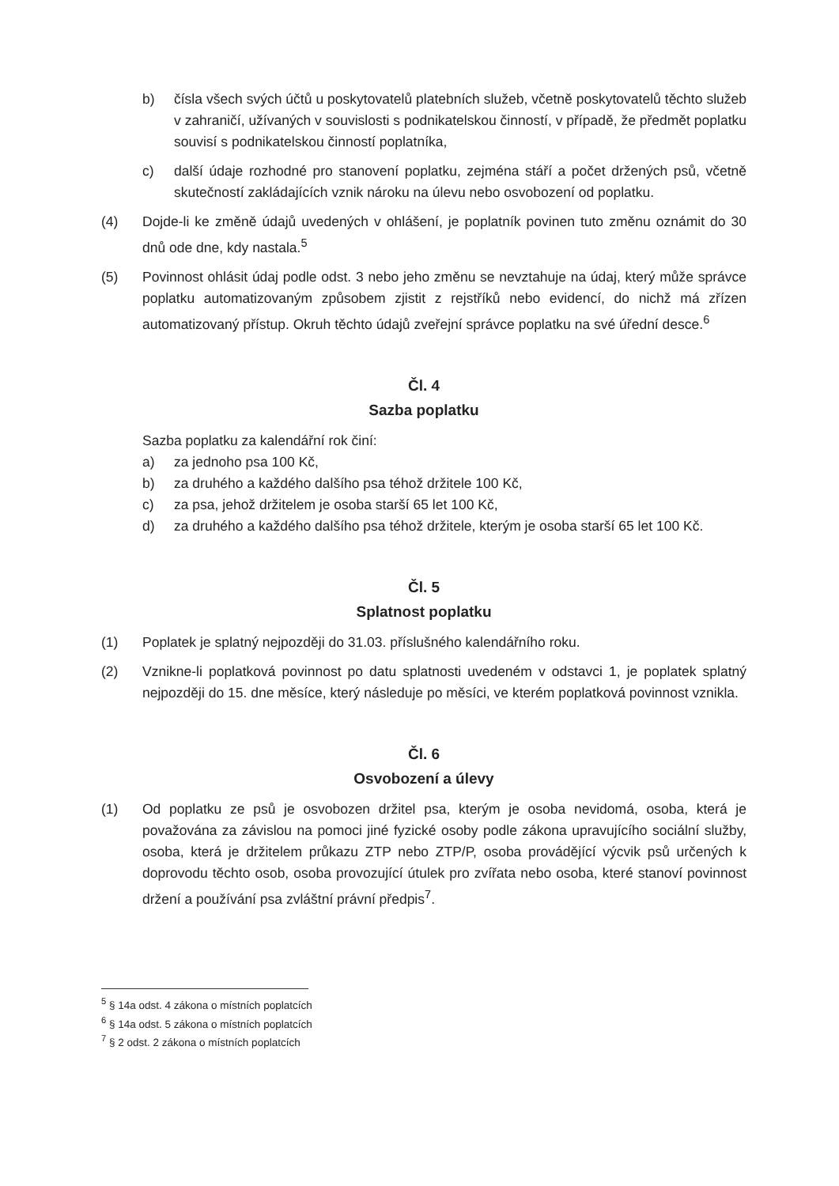b) čísla všech svých účtů u poskytovatelů platebních služeb, včetně poskytovatelů těchto služeb v zahraničí, užívaných v souvislosti s podnikatelskou činností, v případě, že předmět poplatku souvisí s podnikatelskou činností poplatníka,
c) další údaje rozhodné pro stanovení poplatku, zejména stáří a počet držených psů, včetně skutečností zakládajících vznik nároku na úlevu nebo osvobození od poplatku.
(4) Dojde-li ke změně údajů uvedených v ohlášení, je poplatník povinen tuto změnu oznámit do 30 dnů ode dne, kdy nastala.<sup>5</sup>
(5) Povinnost ohlásit údaj podle odst. 3 nebo jeho změnu se nevztahuje na údaj, který může správce poplatku automatizovaným způsobem zjistit z rejstříků nebo evidencí, do nichž má zřízen automatizovaný přístup. Okruh těchto údajů zveřejní správce poplatku na své úřední desce.<sup>6</sup>
Čl. 4
Sazba poplatku
Sazba poplatku za kalendářní rok činí:
a) za jednoho psa 100 Kč,
b) za druhého a každého dalšího psa téhož držitele 100 Kč,
c) za psa, jehož držitelem je osoba starší 65 let 100 Kč,
d) za druhého a každého dalšího psa téhož držitele, kterým je osoba starší 65 let 100 Kč.
Čl. 5
Splatnost poplatku
(1) Poplatek je splatný nejpozději do 31.03. příslušného kalendářního roku.
(2) Vznikne-li poplatková povinnost po datu splatnosti uvedeném v odstavci 1, je poplatek splatný nejpozději do 15. dne měsíce, který následuje po měsíci, ve kterém poplatková povinnost vznikla.
Čl. 6
Osvobození a úlevy
(1) Od poplatku ze psů je osvobozen držitel psa, kterým je osoba nevidomá, osoba, která je považována za závislou na pomoci jiné fyzické osoby podle zákona upravujícího sociální služby, osoba, která je držitelem průkazu ZTP nebo ZTP/P, osoba provádějící výcvik psů určených k doprovodu těchto osob, osoba provozující útulek pro zvířata nebo osoba, které stanoví povinnost držení a používání psa zvláštní právní předpis<sup>7</sup>.
<sup>5</sup> § 14a odst. 4 zákona o místních poplatcích
<sup>6</sup> § 14a odst. 5 zákona o místních poplatcích
<sup>7</sup> § 2 odst. 2 zákona o místních poplatcích